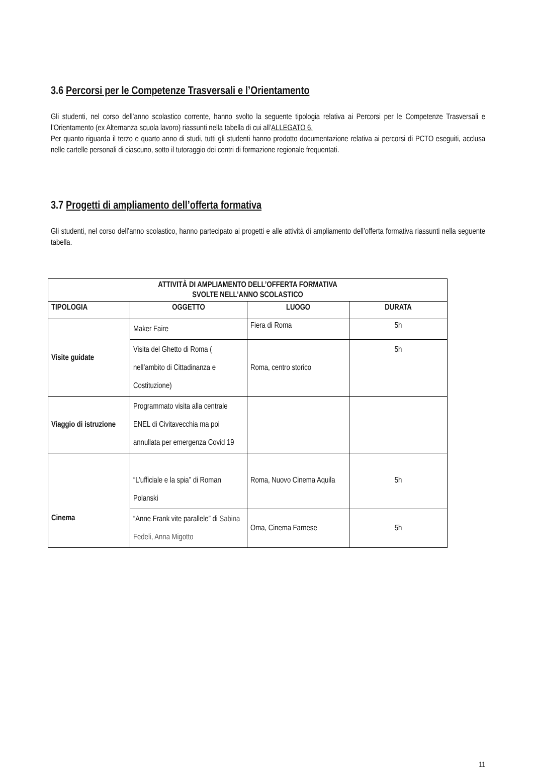3.6 Percorsi per le Competenze Trasversali e l’Orientamento
Gli studenti, nel corso dell’anno scolastico corrente, hanno svolto la seguente tipologia relativa ai Percorsi per le Competenze Trasversali e l’Orientamento (ex Alternanza scuola lavoro) riassunti nella tabella di cui all’ALLEGATO 6.
Per quanto riguarda il terzo e quarto anno di studi, tutti gli studenti hanno prodotto documentazione relativa ai percorsi di PCTO eseguiti, acclusa nelle cartelle personali di ciascuno, sotto il tutoraggio dei centri di formazione regionale frequentati.
3.7 Progetti di ampliamento dell’offerta formativa
Gli studenti, nel corso dell’anno scolastico, hanno partecipato ai progetti e alle attività di ampliamento dell’offerta formativa riassunti nella seguente tabella.
| ATTIVITÀ DI AMPLIAMENTO DELL’OFFERTA FORMATIVA SVOLTE NELL’ANNO SCOLASTICO | | | |
| --- | --- | --- | --- |
| TIPOLOGIA | OGGETTO | LUOGO | DURATA |
| Visite guidate | Maker Faire | Fiera di Roma | 5h |
| | Visita del Ghetto di Roma ( nell’ambito di Cittadinanza e Costituzione) | Roma, centro storico | 5h |
| Viaggio di istruzione | Programmato visita alla centrale ENEL di Civitavecchia ma poi annullata per emergenza Covid 19 | | |
| Cinema | “L’ufficiale e la spia” di Roman Polanski | Roma, Nuovo Cinema Aquila | 5h |
| | “Anne Frank vite parallele” di Sabina Fedeli, Anna Migotto | Oma, Cinema Farnese | 5h |
11